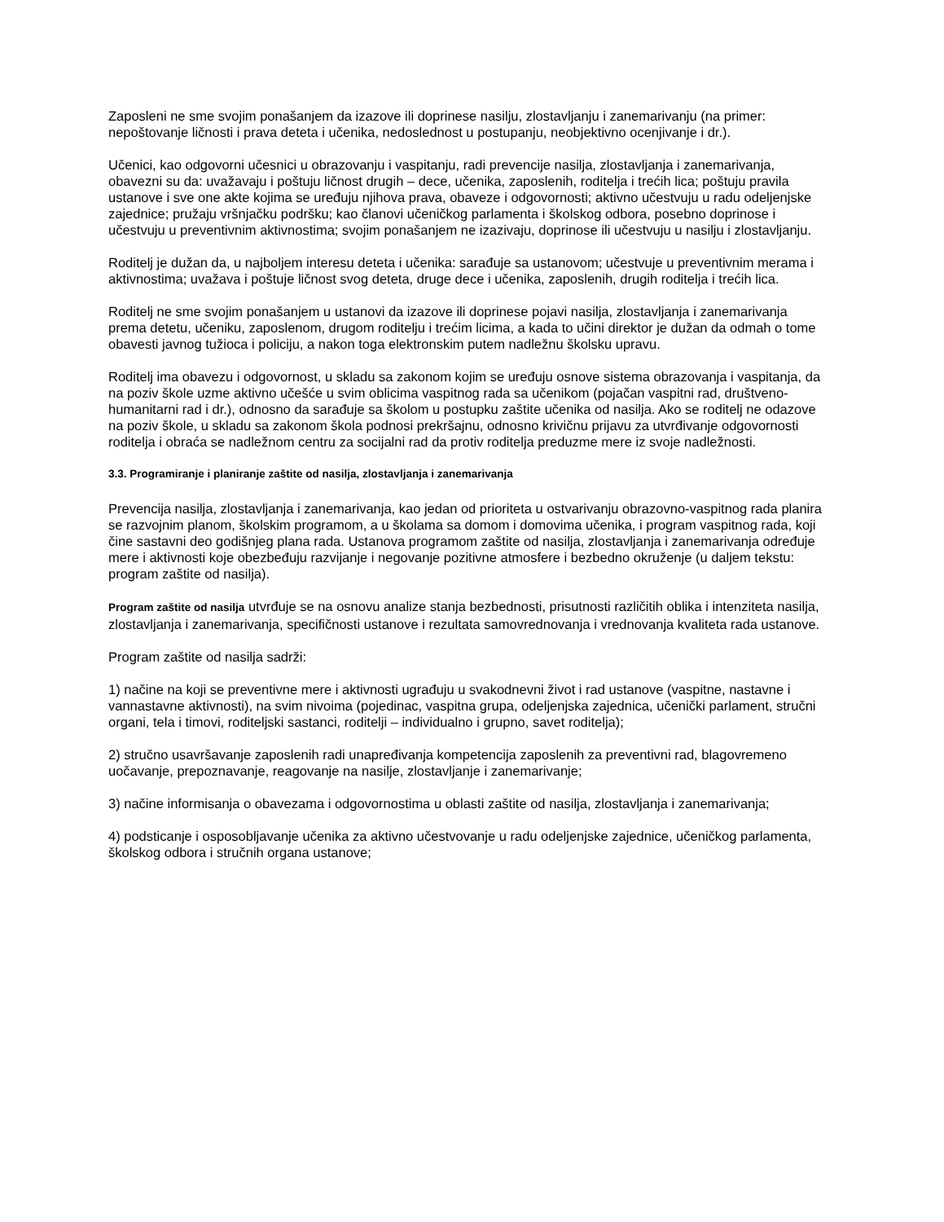Zaposleni ne sme svojim ponašanjem da izazove ili doprinese nasilju, zlostavljanju i zanemarivanju (na primer: nepoštovanje ličnosti i prava deteta i učenika, nedoslednost u postupanju, neobjektivno ocenjivanje i dr.).
Učenici, kao odgovorni učesnici u obrazovanju i vaspitanju, radi prevencije nasilja, zlostavljanja i zanemarivanja, obavezni su da: uvažavaju i poštuju ličnost drugih – dece, učenika, zaposlenih, roditelja i trećih lica; poštuju pravila ustanove i sve one akte kojima se uređuju njihova prava, obaveze i odgovornosti; aktivno učestvuju u radu odeljenjske zajednice; pružaju vršnjačku podršku; kao članovi učeničkog parlamenta i školskog odbora, posebno doprinose i učestvuju u preventivnim aktivnostima; svojim ponašanjem ne izazivaju, doprinose ili učestvuju u nasilju i zlostavljanju.
Roditelj je dužan da, u najboljem interesu deteta i učenika: sarađuje sa ustanovom; učestvuje u preventivnim merama i aktivnostima; uvažava i poštuje ličnost svog deteta, druge dece i učenika, zaposlenih, drugih roditelja i trećih lica.
Roditelj ne sme svojim ponašanjem u ustanovi da izazove ili doprinese pojavi nasilja, zlostavljanja i zanemarivanja prema detetu, učeniku, zaposlenom, drugom roditelju i trećim licima, a kada to učini direktor je dužan da odmah o tome obavesti javnog tužioca i policiju, a nakon toga elektronskim putem nadležnu školsku upravu.
Roditelj ima obavezu i odgovornost, u skladu sa zakonom kojim se uređuju osnove sistema obrazovanja i vaspitanja, da na poziv škole uzme aktivno učešće u svim oblicima vaspitnog rada sa učenikom (pojačan vaspitni rad, društveno-humanitarni rad i dr.), odnosno da sarađuje sa školom u postupku zaštite učenika od nasilja. Ako se roditelj ne odazove na poziv škole, u skladu sa zakonom škola podnosi prekršajnu, odnosno krivičnu prijavu za utvrđivanje odgovornosti roditelja i obraća se nadležnom centru za socijalni rad da protiv roditelja preduzme mere iz svoje nadležnosti.
3.3. Programiranje i planiranje zaštite od nasilja, zlostavljanja i zanemarivanja
Prevencija nasilja, zlostavljanja i zanemarivanja, kao jedan od prioriteta u ostvarivanju obrazovno-vaspitnog rada planira se razvojnim planom, školskim programom, a u školama sa domom i domovima učenika, i program vaspitnog rada, koji čine sastavni deo godišnjeg plana rada. Ustanova programom zaštite od nasilja, zlostavljanja i zanemarivanja određuje mere i aktivnosti koje obezbeđuju razvijanje i negovanje pozitivne atmosfere i bezbedno okruženje (u daljem tekstu: program zaštite od nasilja).
Program zaštite od nasilja utvrđuje se na osnovu analize stanja bezbednosti, prisutnosti različitih oblika i intenziteta nasilja, zlostavljanja i zanemarivanja, specifičnosti ustanove i rezultata samovrednovanja i vrednovanja kvaliteta rada ustanove.
Program zaštite od nasilja sadrži:
1) načine na koji se preventivne mere i aktivnosti ugrađuju u svakodnevni život i rad ustanove (vaspitne, nastavne i vannastavne aktivnosti), na svim nivoima (pojedinac, vaspitna grupa, odeljenjska zajednica, učenički parlament, stručni organi, tela i timovi, roditeljski sastanci, roditelji – individualno i grupno, savet roditelja);
2) stručno usavršavanje zaposlenih radi unapređivanja kompetencija zaposlenih za preventivni rad, blagovremeno uočavanje, prepoznavanje, reagovanje na nasilje, zlostavljanje i zanemarivanje;
3) načine informisanja o obavezama i odgovornostima u oblasti zaštite od nasilja, zlostavljanja i zanemarivanja;
4) podsticanje i osposobljavanje učenika za aktivno učestvovanje u radu odeljenjske zajednice, učeničkog parlamenta, školskog odbora i stručnih organa ustanove;